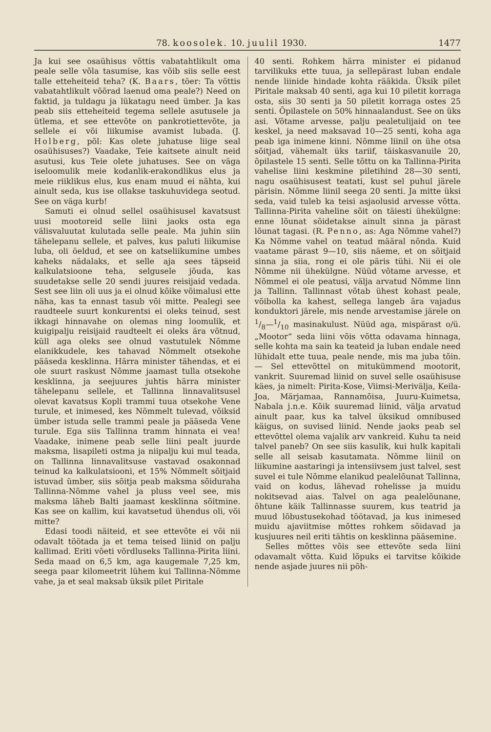78. koosolek. 10. juulil 1930. 1477
Ja kui see osaühisus võttis vabatahtlikult oma peale selle võla tasumise, kas võib siis selle eest talle etteheiteid teha? (K. Baars, töer: Ta võttis vabatahtlikult võõrad laenud oma peale?) Need on faktid, ja tuldagu ja lükatagu need ümber. Ja kas peab siis etteheiteid tegema sellele asutusele ja ütlema, et see ettevõte on pankrotiettevõte, ja sellele ei või liikumise avamist lubada. (J. Holberg, põl: Kas olete juhatuse liige seal osaühisuses?) Vaadake, Teie kaitsete ainult neid asutusi, kus Teie olete juhatuses. See on väga iseloomulik meie kodanlik-erakondlikus elus ja meie riiklikus elus, kus enam muud ei nähta, kui ainult seda, kus ise ollakse taskuhuvidega seotud. See on väga kurb!
Samuti ei olnud sellel osaühisusel kavatsust uusi mootoreid selle liini jaoks osta ega välisvaluutat kulutada selle peale. Ma juhin siin tähelepanu sellele, et palves, kus paluti liikumise luba, oli öeldud, et see on katseliikumine umbes kaheks nädalaks, et selle aja sees täpseid kalkulatsioone teha, selgusele jõuda, kas suudetakse selle 20 sendi juures reisijaid vedada. Sest see liin oli uus ja ei olnud kõike võimalusi ette näha, kas ta ennast tasub või mitte. Pealegi see raudteele suurt konkurentsi ei oleks teinud, sest ikkagi hinnavahe on olemas ning loomulik, et kuigipalju reisijaid raudteelt ei oleks ära võtnud, küll aga oleks see olnud vastutulek Nõmme elanikkudele, kes tahavad Nõmmelt otsekohe pääseda kesklinna. Härra minister tähendas, et ei ole suurt raskust Nõmme jaamast tulla otsekohe kesklinna, ja seejuures juhtis härra minister tähelepanu sellele, et Tallinna linnavalitsusel olevat kavatsus Kopli trammi tuua otsekohe Vene turule, et inimesed, kes Nõmmelt tulevad, võiksid ümber istuda selle trammi peale ja pääseda Vene turule. Ega siis Tallinna tramm hinnata ei vea! Vaadake, inimene peab selle liini pealt juurde maksma, lisapileti ostma ja niipalju kui mul teada, on Tallinna linnavalitsuse vastavad osakonnad teinud ka kalkulatsiooni, et 15% Nõmmelt sõitjaid istuvad ümber, siis sõitja peab maksma sõiduraha Tallinna-Nõmme vahel ja pluss veel see, mis maksma läheb Balti jaamast kesklinna sõitmine. Kas see on kallim, kui kavatsetud ühendus oli, või mitte?
Edasi toodi näiteid, et see ettevõte ei või nii odavalt töötada ja et tema teised liinid on palju kallimad. Eriti võeti võrdluseks Tallinna-Pirita liini. Seda maad on 6,5 km, aga kaugemale 7,25 km, seega paar kilomeetrit lühem kui Tallinna-Nõmme vahe, ja et seal maksab üksik pilet Piritale
40 senti. Rohkem härra minister ei pidanud tarvilikuks ette tuua, ja sellepärast luban endale nende liinide hindade kohta rääkida. Üksik pilet Piritale maksab 40 senti, aga kui 10 piletit korraga osta, siis 30 senti ja 50 piletit korraga ostes 25 senti. Õpilastele on 50% hinnaalandust. See on üks asi. Võtame arvesse, palju pealetulijaid on tee keskel, ja need maksavad 10—25 senti, koha aga peab iga inimene kinni. Nõmme liinil on ühe otsa sõitjad, vähemalt üks tariif, täiskasvanuile 20, õpilastele 15 senti. Selle tõttu on ka Tallinna-Pirita vahelise liini keskmine piletihind 28—30 senti, nagu osaühisusest teatati, kust sel puhul järele pärisin. Nõmme liinil seega 20 senti. Ja mitte üksi seda, vaid tuleb ka teisi asjaolusid arvesse võtta. Tallinna-Pirita vaheline sõit on täiesti ühekülgne: enne lõunat sõidetakse ainult sinna ja pärast lõunat tagasi. (R. Penno, as: Aga Nõmme vahel?) Ka Nõmme vahel on teatud määral nõnda. Kuid vaatame pärast 9—10, siis näeme, et on sõitjaid sinna ja siia, rong ei ole päris tühi. Nii ei ole Nõmme nii ühekülgne. Nüüd võtame arvesse, et Nõmmel ei ole peatusi, välja arvatud Nõmme linn ja Tallinn. Tallinnast võtab ühest kohast peale, võibolla ka kahest, sellega langeb ära vajadus konduktori järele, mis nende arvestamise järele on 1/8—1/10 masinakulust. Nüüd aga, mispärast o/ü. „Mootor“ seda liini võis võtta odavama hinnaga, selle kohta ma sain ka teateid ja luban endale need lühidalt ette tuua, peale nende, mis ma juba tõin. — Sel ettevõttel on mitukümmend mootorit, vankrit. Suuremad liinid on suvel selle osaühisuse käes, ja nimelt: Pirita-Kose, Viimsi-Merivälja, Keila-Joa, Märjamaa, Rannamõisa, Juuru-Kuimetsa, Nabala j.n.e. Kõik suuremad liinid, välja arvatud ainult paar, kus ka talvel üksikud omnibused käigus, on suvised liinid. Nende jaoks peab sel ettevõttel olema vajalik arv vankreid. Kuhu ta neid talvel paneb? On see siis kasulik, kui hulk kapitali selle all seisab kasutamata. Nõmme liinil on liikumine aastaringi ja intensiivsem just talvel, sest suvel ei tule Nõmme elanikud pealelõunat Tallinna, vaid on kodus, lähevad rohelisse ja muidu nokitsevad aias. Talvel on aga pealelõunane, õhtune käik Tallinnasse suurem, kus teatrid ja muud lõbustusekohad töötavad, ja kus inimesed muidu ajaviitmise mõttes rohkem sõidavad ja kusjuures neil eriti tähtis on kesklinna pääsemine.
Selles mõttes võis see ettevõte seda liini odavamalt võtta. Kuid lõpuks ei tarvitse kõikide nende asjade juures nii põh-